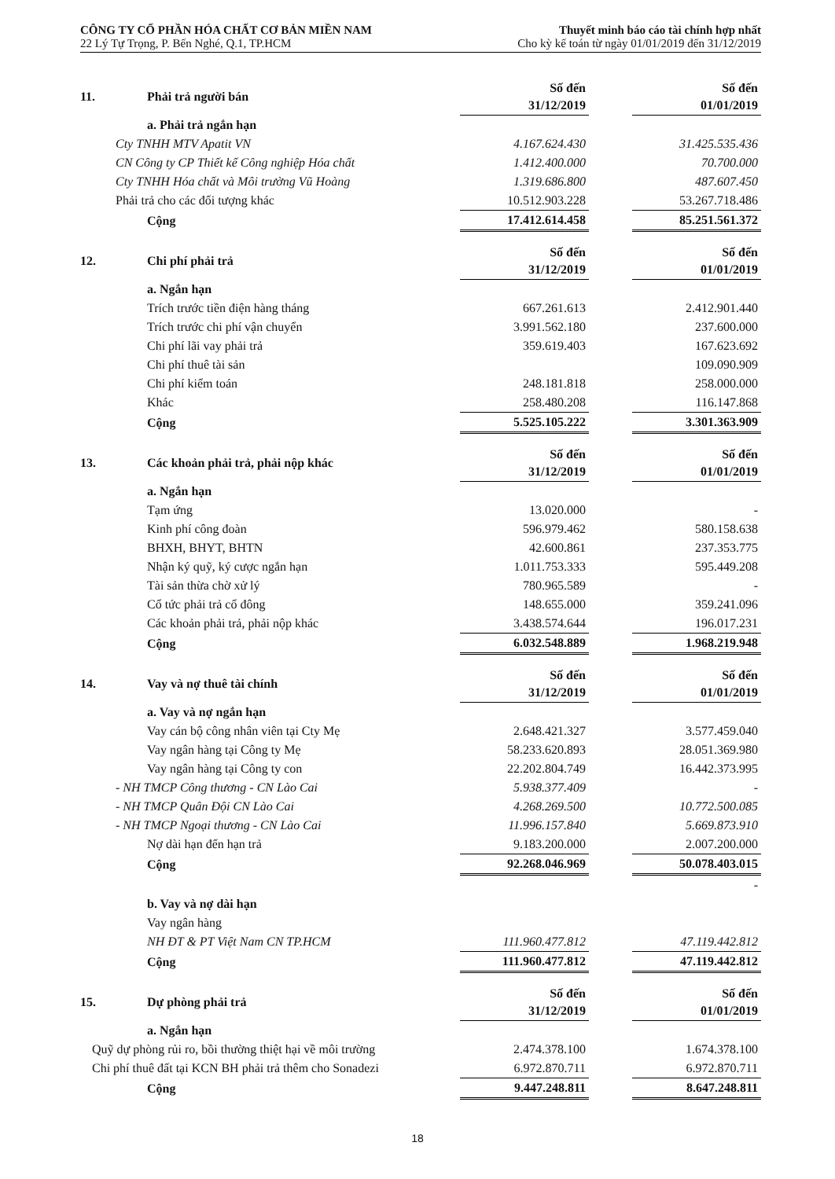CÔNG TY CỔ PHẦN HÓA CHẤT CƠ BẢN MIỀN NAM
22 Lý Tự Trọng, P. Bến Nghé, Q.1, TP.HCM
Thuyết minh báo cáo tài chính hợp nhất
Cho kỳ kế toán từ ngày 01/01/2019 đến 31/12/2019
| 11. | Phải trả người bán | Số đến 31/12/2019 | | Số đến 01/01/2019 |
| | a. Phải trả ngắn hạn | | | |
| Cty TNHH MTV Apatit VN | | 4.167.624.430 | | 31.425.535.436 |
| CN Công ty CP Thiết kế Công nghiệp Hóa chất | | 1.412.400.000 | | 70.700.000 |
| Cty TNHH Hóa chất và Môi trường Vũ Hoàng | | 1.319.686.800 | | 487.607.450 |
| Phải trả cho các đối tượng khác | | 10.512.903.228 | | 53.267.718.486 |
| | Cộng | 17.412.614.458 | | 85.251.561.372 |
| 12. | Chi phí phải trả | Số đến 31/12/2019 | | Số đến 01/01/2019 |
| | a. Ngắn hạn | | | |
| | Trích trước tiền điện hàng tháng | 667.261.613 | | 2.412.901.440 |
| | Trích trước chi phí vận chuyển | 3.991.562.180 | | 237.600.000 |
| | Chi phí lãi vay phải trả | 359.619.403 | | 167.623.692 |
| | Chi phí thuê tài sản | | | 109.090.909 |
| | Chi phí kiểm toán | 248.181.818 | | 258.000.000 |
| | Khác | 258.480.208 | | 116.147.868 |
| | Cộng | 5.525.105.222 | | 3.301.363.909 |
| 13. | Các khoản phải trả, phải nộp khác | Số đến 31/12/2019 | | Số đến 01/01/2019 |
| | a. Ngắn hạn | | | |
| | Tạm ứng | 13.020.000 | | - |
| | Kinh phí công đoàn | 596.979.462 | | 580.158.638 |
| | BHXH, BHYT, BHTN | 42.600.861 | | 237.353.775 |
| | Nhận ký quỹ, ký cược ngắn hạn | 1.011.753.333 | | 595.449.208 |
| | Tài sản thừa chờ xử lý | 780.965.589 | | - |
| | Cổ tức phải trả cổ đông | 148.655.000 | | 359.241.096 |
| | Các khoản phải trả, phải nộp khác | 3.438.574.644 | | 196.017.231 |
| | Cộng | 6.032.548.889 | | 1.968.219.948 |
| 14. | Vay và nợ thuê tài chính | Số đến 31/12/2019 | | Số đến 01/01/2019 |
| | a. Vay và nợ ngắn hạn | | | |
| | Vay cán bộ công nhân viên tại Cty Mẹ | 2.648.421.327 | | 3.577.459.040 |
| | Vay ngân hàng tại Công ty Mẹ | 58.233.620.893 | | 28.051.369.980 |
| | Vay ngân hàng tại Công ty con | 22.202.804.749 | | 16.442.373.995 |
| - NH TMCP Công thương - CN Lào Cai | | 5.938.377.409 | | - |
| - NH TMCP Quân Đội CN Lào Cai | | 4.268.269.500 | | 10.772.500.085 |
| - NH TMCP Ngoại thương - CN Lào Cai | | 11.996.157.840 | | 5.669.873.910 |
| | Nợ dài hạn đến hạn trả | 9.183.200.000 | | 2.007.200.000 |
| | Cộng | 92.268.046.969 | | 50.078.403.015 |
| | | | | - |
| | b. Vay và nợ dài hạn | | | |
| | Vay ngân hàng | | | |
| | NH ĐT & PT Việt Nam CN TP.HCM | 111.960.477.812 | | 47.119.442.812 |
| | Cộng | 111.960.477.812 | | 47.119.442.812 |
| 15. | Dự phòng phải trả | Số đến 31/12/2019 | | Số đến 01/01/2019 |
| | a. Ngắn hạn | | | |
| Quỹ dự phòng rủi ro, bồi thường thiệt hại về môi trường | | 2.474.378.100 | | 1.674.378.100 |
| Chi phí thuê đất tại KCN BH phải trả thêm cho Sonadezi | | 6.972.870.711 | | 6.972.870.711 |
| | Cộng | 9.447.248.811 | | 8.647.248.811 |
18